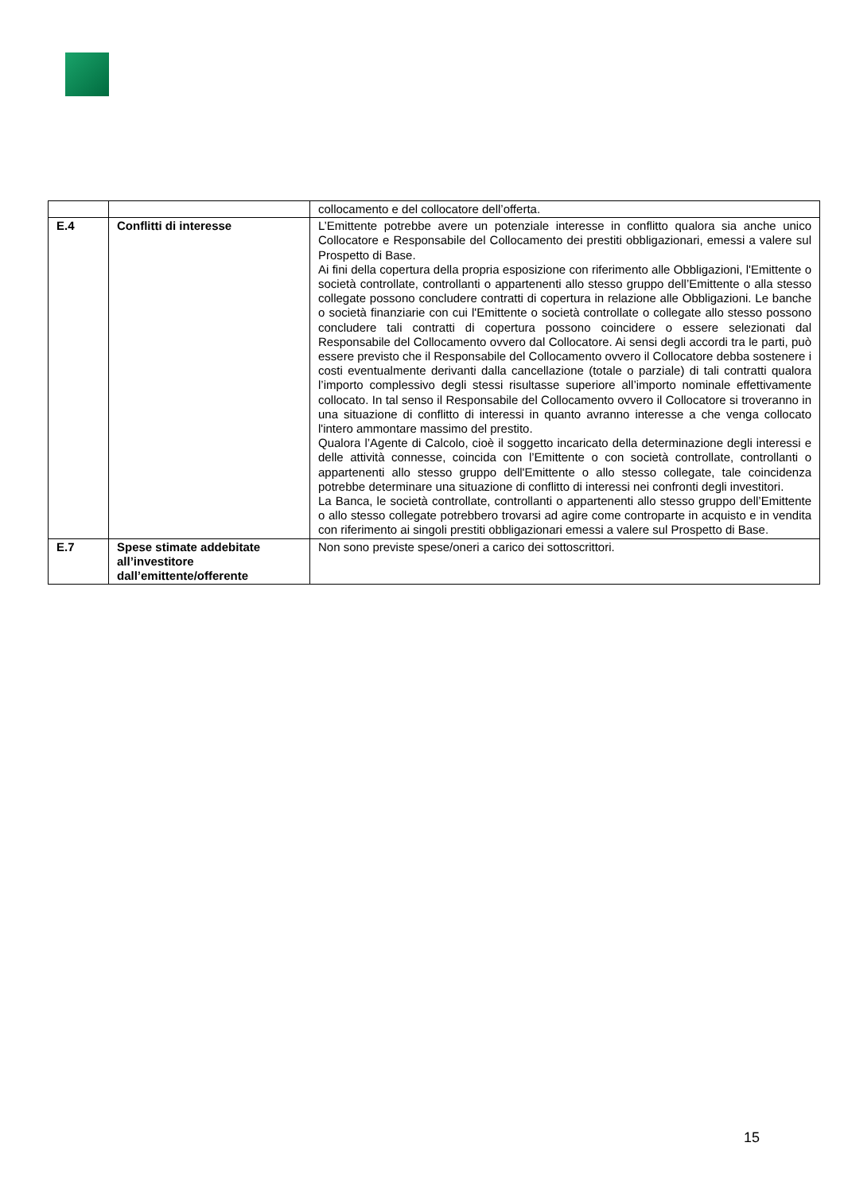| | | collocamento e del collocatore dell’offerta. |
| E.4 | Conflitti di interesse | L’Emittente potrebbe avere un potenziale interesse in conflitto qualora sia anche unico Collocatore e Responsabile del Collocamento dei prestiti obbligazionari, emessi a valere sul Prospetto di Base. Ai fini della copertura della propria esposizione con riferimento alle Obbligazioni, l'Emittente o società controllate, controllanti o appartenenti allo stesso gruppo dell’Emittente o alla stesso collegate possono concludere contratti di copertura in relazione alle Obbligazioni. Le banche o società finanziarie con cui l'Emittente o società controllate o collegate allo stesso possono concludere tali contratti di copertura possono coincidere o essere selezionati dal Responsabile del Collocamento ovvero dal Collocatore. Ai sensi degli accordi tra le parti, può essere previsto che il Responsabile del Collocamento ovvero il Collocatore debba sostenere i costi eventualmente derivanti dalla cancellazione (totale o parziale) di tali contratti qualora l’importo complessivo degli stessi risultasse superiore all’importo nominale effettivamente collocato. In tal senso il Responsabile del Collocamento ovvero il Collocatore si troveranno in una situazione di conflitto di interessi in quanto avranno interesse a che venga collocato l'intero ammontare massimo del prestito. Qualora l’Agente di Calcolo, cioè il soggetto incaricato della determinazione degli interessi e delle attività connesse, coincida con l’Emittente o con società controllate, controllanti o appartenenti allo stesso gruppo dell'Emittente o allo stesso collegate, tale coincidenza potrebbe determinare una situazione di conflitto di interessi nei confronti degli investitori. La Banca, le società controllate, controllanti o appartenenti allo stesso gruppo dell’Emittente o allo stesso collegate potrebbero trovarsi ad agire come controparte in acquisto e in vendita con riferimento ai singoli prestiti obbligazionari emessi a valere sul Prospetto di Base. |
| E.7 | Spese stimate addebitate all’investitore dall’emittente/offerente | Non sono previste spese/oneri a carico dei sottoscrittori. |
15